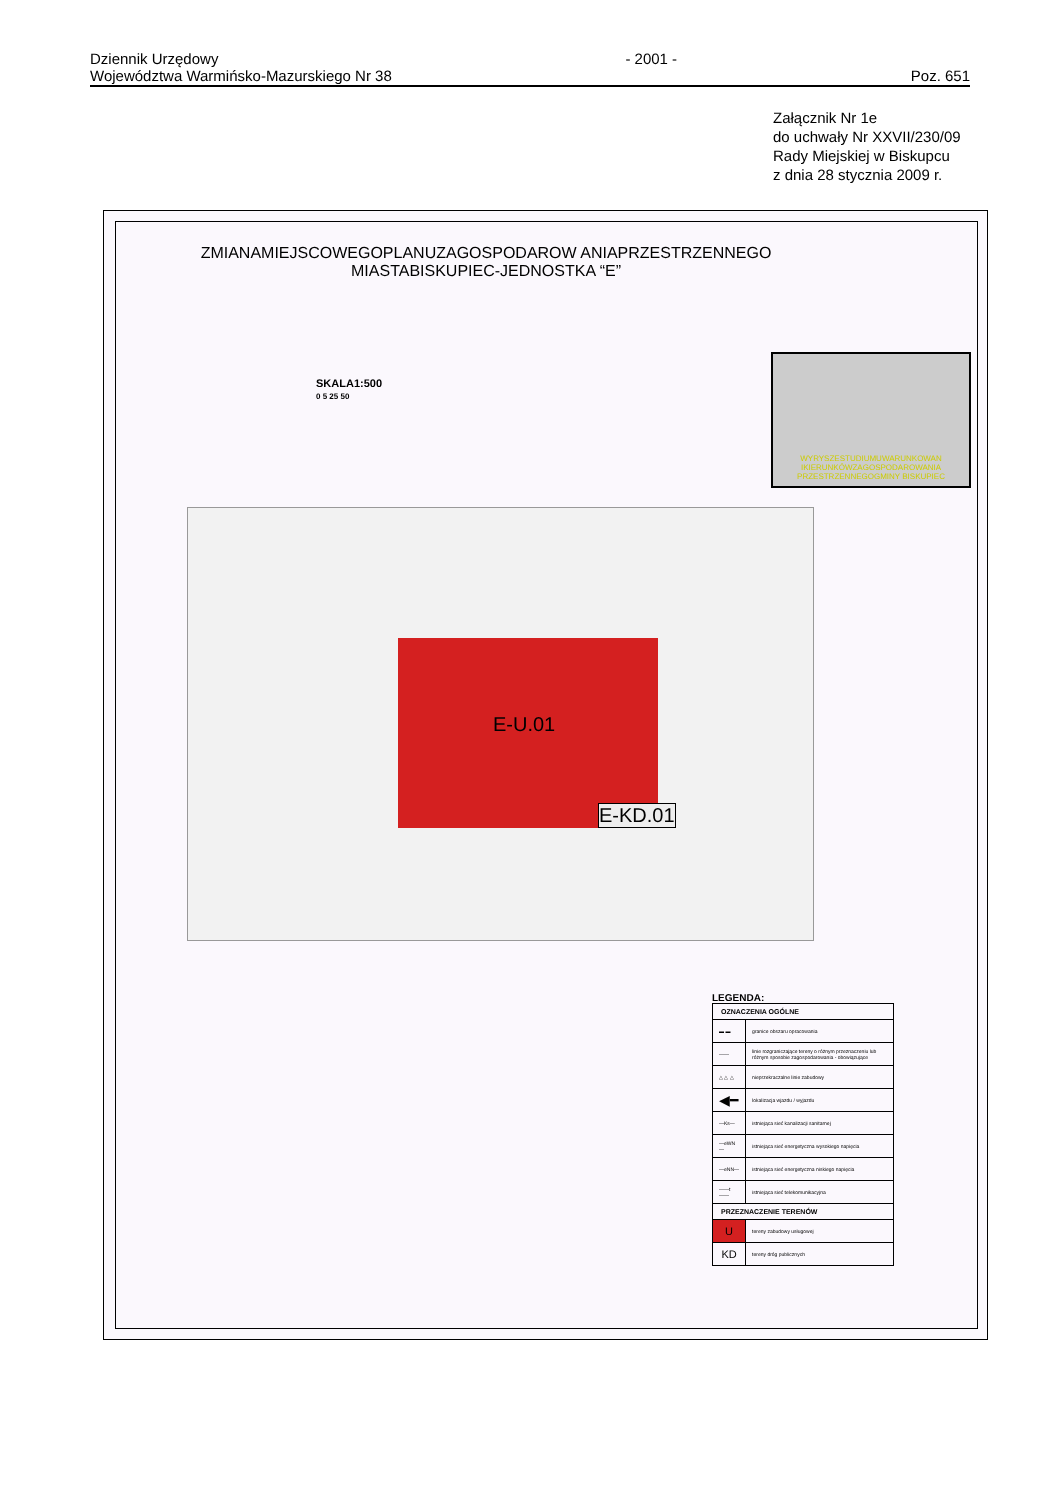Dziennik Urzędowy
Województwa Warmińsko-Mazurskiego Nr 38
- 2001 -
Poz. 651
Załącznik Nr 1e
do uchwały Nr XXVII/230/09
Rady Miejskiej w Biskupcu
z dnia 28 stycznia 2009 r.
ZMIANAMIEJSCOWEGOPLANUZAGOSPODAROW ANIAPRZESTRZENNEGO
MIASTABISKUPIEC-JEDNOSTKA “E”
SKALA1:500
0 5 25 50
WYRYSZESTUDIUMUWARUNKOWAN IKIERUNKÓWZAGOSPODAROWANIA PRZESTRZENNEGOGMINY BISKUPIEC
E-U.01
E-KD.01
LEGENDA:
| OZNACZENIA OGÓLNE | |
| --- | --- |
| ▬ ▬ | granice obszaru opracowania |
| —— | linie rozgraniczające tereny o różnym przeznaczeniu lub różnym sposobie zagospodarowania - obowiązujące |
| △ △ △ | nieprzekraczalne linie zabudowy |
| ◀━ | lokalizacja wjazdu / wyjazdu |
| —Ks— | istniejąca sieć kanalizacji sanitarnej |
| —eWN— | istniejąca sieć energetyczna wysokiego napięcia |
| —eNN— | istniejąca sieć energetyczna niskiego napięcia |
| ——t—— | istniejąca sieć telekomunikacyjna |
| PRZEZNACZENIE TERENÓW | |
| U | tereny zabudowy usługowej |
| KD | tereny dróg publicznych |